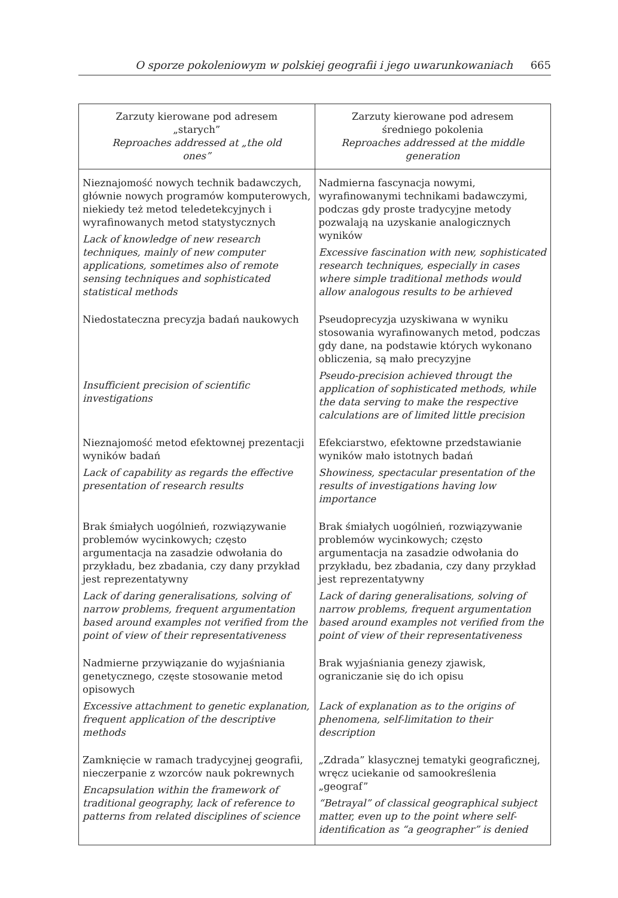O sporze pokoleniowym w polskiej geografii i jego uwarunkowaniach 665
| Zarzuty kierowane pod adresem „starych” Reproaches addressed at „the old ones” | Zarzuty kierowane pod adresem średniego pokolenia Reproaches addressed at the middle generation |
| --- | --- |
| Nieznajomość nowych technik badawczych, głównie nowych programów komputerowych, niekiedy też metod teledetekcyjnych i wyrafinowanych metod statystycznych Lack of knowledge of new research techniques, mainly of new computer applications, sometimes also of remote sensing techniques and sophisticated statistical methods | Nadmierna fascynacja nowymi, wyrafinowanymi technikami badawczymi, podczas gdy proste tradycyjne metody pozwalają na uzyskanie analogicznych wyników Excessive fascination with new, sophisticated research techniques, especially in cases where simple traditional methods would allow analogous results to be arhieved |
| Niedostateczna precyzja badań naukowych Insufficient precision of scientific investigations | Pseudoprecyzja uzyskiwana w wyniku stosowania wyrafinowanych metod, podczas gdy dane, na podstawie których wykonano obliczenia, są mało precyzyjne Pseudo-precision achieved througt the application of sophisticated methods, while the data serving to make the respective calculations are of limited little precision |
| Nieznajomość metod efektownej prezentacji wyników badań Lack of capability as regards the effective presentation of research results | Efekciarstwo, efektowne przedstawianie wyników mało istotnych badań Showiness, spectacular presentation of the results of investigations having low importance |
| Brak śmiałych uogólnień, rozwiązywanie problemów wycinkowych; często argumentacja na zasadzie odwołania do przykładu, bez zbadania, czy dany przykład jest reprezentatywny Lack of daring generalisations, solving of narrow problems, frequent argumentation based around examples not verified from the point of view of their representativeness | Brak śmiałych uogólnień, rozwiązywanie problemów wycinkowych; często argumentacja na zasadzie odwołania do przykładu, bez zbadania, czy dany przykład jest reprezentatywny Lack of daring generalisations, solving of narrow problems, frequent argumentation based around examples not verified from the point of view of their representativeness |
| Nadmierne przywiązanie do wyjaśniania genetycznego, częste stosowanie metod opisowych Excessive attachment to genetic explanation, frequent application of the descriptive methods | Brak wyjaśniania genezy zjawisk, ograniczanie się do ich opisu Lack of explanation as to the origins of phenomena, self-limitation to their description |
| Zamknięcie w ramach tradycyjnej geografii, nieczerpanie z wzorców nauk pokrewnych Encapsulation within the framework of traditional geography, lack of reference to patterns from related disciplines of science | „Zdrada” klasycznej tematyki geograficznej, wręcz uciekanie od samookreślenia „geograf” “Betrayal” of classical geographical subject matter, even up to the point where self-identification as “a geographer” is denied |